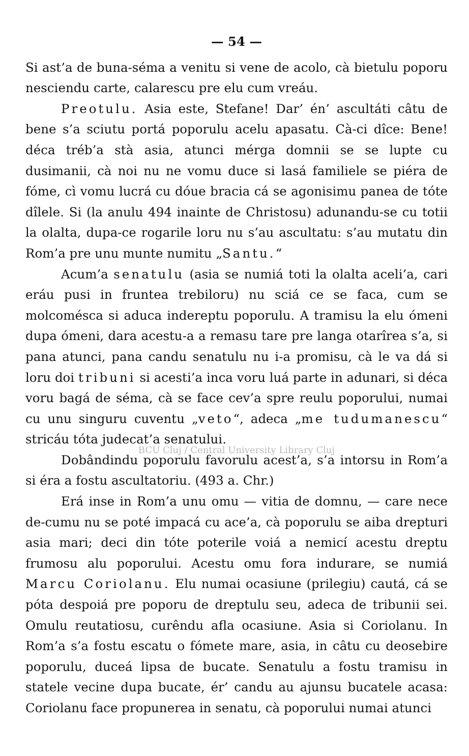— 54 —
Si ast’a de buna-séma a venitu si vene de acolo, cà bietulu poporu nesciendu carte, calarescu pre elu cum vreáu.
Preotulu. Asia este, Stefane! Dar’ én’ ascultáti câtu de bene s’a sciutu portá poporulu acelu apasatu. Cà-ci dîce: Bene! déca tréb’a stà asia, atunci mérga domnii se se lupte cu dusimanii, cà noi nu ne vomu duce si lasá familiele se piéra de fóme, cì vomu lucrá cu dóue bracia cá se agonisimu panea de tóte dîlele. Si (la anulu 494 inainte de Christosu) adunandu-se cu totii la olalta, dupa-ce rogarile loru nu s’au ascultatu: s’au mutatu din Rom’a pre unu munte numitu „Santu.“
Acum’a senatulu (asia se numiá toti la olalta aceli’a, cari eráu pusi in fruntea trebiloru) nu sciá ce se faca, cum se molcomésca si aduca indereptu poporulu. A tramisu la elu ómeni dupa ómeni, dara acestu-a a remasu tare pre langa otarîrea s’a, si pana atunci, pana candu senatulu nu i-a promisu, cà le va dá si loru doi tribuni si acesti’a inca voru luá parte in adunari, si déca voru bagá de séma, cà se face cev’a spre reulu poporului, numai cu unu singuru cuventu „veto“, adeca „me tudumanescu“ stricáu tóta judecat’a senatului.
BCU Cluj / Central University Library Cluj
Dobândindu poporulu favorulu acest’a, s’a intorsu in Rom’a si éra a fostu ascultatoriu. (493 a. Chr.)
Erá inse in Rom’a unu omu — vitia de domnu, — care nece de-cumu nu se poté impacá cu ace’a, cà poporulu se aiba drepturi asia mari; deci din tóte poterile voiá a nemicí acestu dreptu frumosu alu poporului. Acestu omu fora indurare, se numiá Marcu Coriolanu. Elu numai ocasiune (prilegiu) cautá, cá se póta despoiá pre poporu de dreptulu seu, adeca de tribunii sei. Omulu reutatiosu, curêndu afla ocasiune. Asia si Coriolanu. In Rom’a s’a fostu escatu o fómete mare, asia, in câtu cu deosebire poporulu, duceá lipsa de bucate. Senatulu a fostu tramisu in statele vecine dupa bucate, ér’ candu au ajunsu bucatele acasa: Coriolanu face propunerea in senatu, cà poporului numai atunci